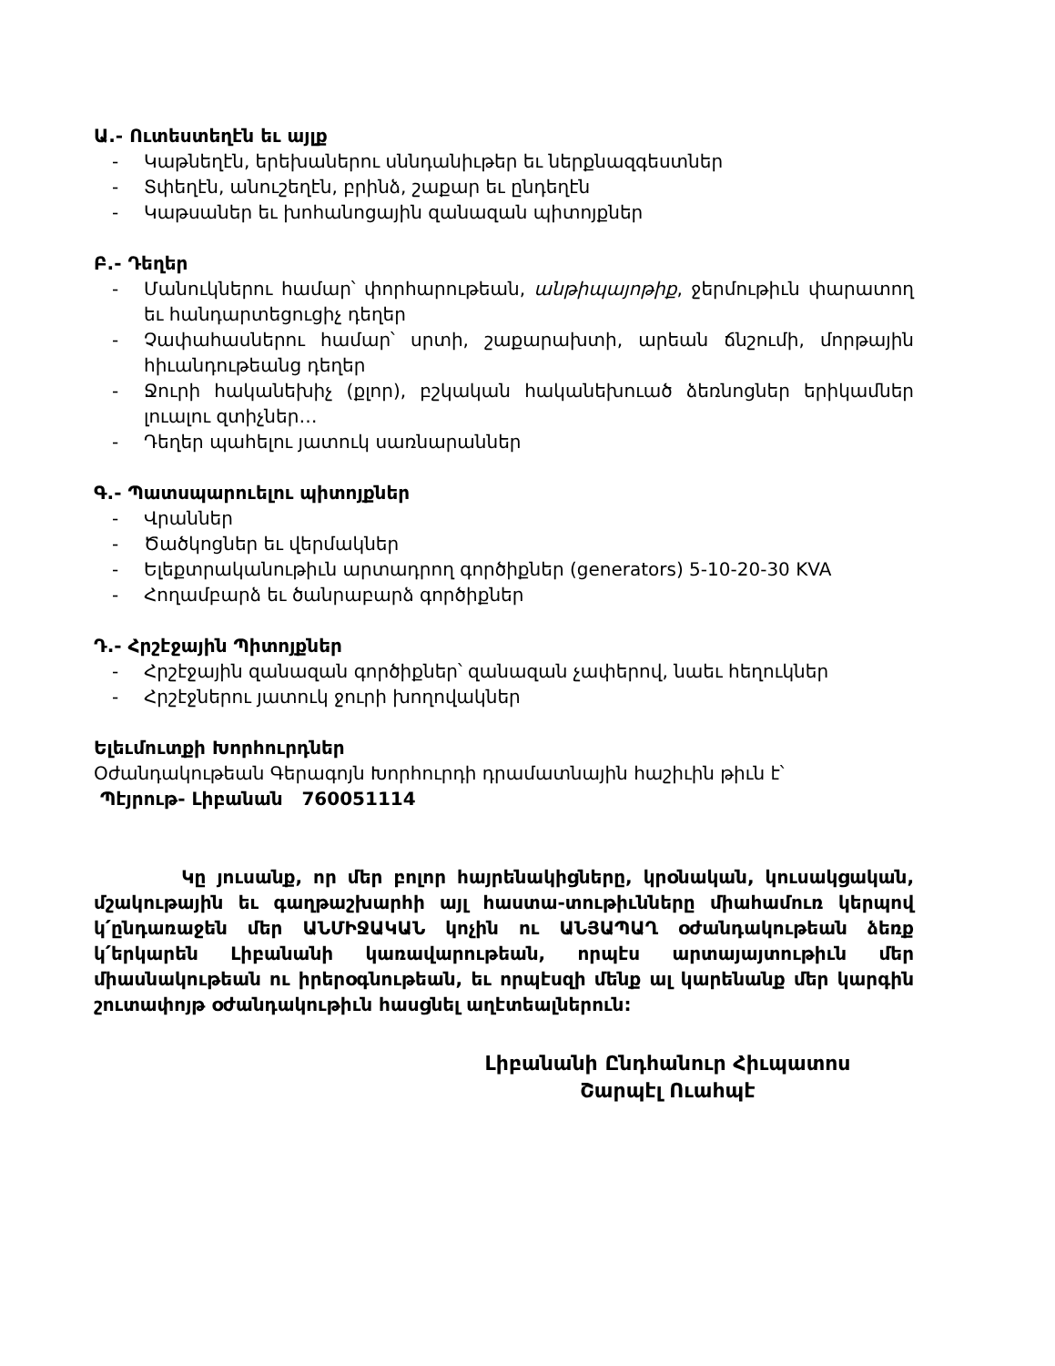Ա.- Ուտեստեղէն եւ այլք
- Կաթնեղէն, երեխաներու սննդանիւթեր եւ ներքնազգեստներ
- Տփեղէն, անուշեղէն, բրինձ, շաքար եւ ընդեղէն
- Կաթսաներ եւ խոհանոցային զանազան պիտոյքներ
Բ.- Դեղեր
- Մանուկներու համար՝ փորհարութեան, անթիպայոթիք, ջերմութիւն փարատող եւ հանդարտեցուցիչ դեղեր
- Չափահասներու համար՝ սրտի, շաքարախտի, արեան ճնշումի, մորթային հիւանդութեանց դեղեր
- Ջուրի հականեխիչ (քլոր), բշկական հականեխուած ձեռնոցներ երիկամներ լուալու զտիչներ…
- Դեղեր պահելու յատուկ սառնարաններ
Գ.- Պատսպարուելու պիտոյքներ
- Վրաններ
- Ծածկոցներ եւ վերմակներ
- Ելեքտրականութիւն արտադրող գործիքներ (generators) 5-10-20-30 KVA
- Հողամբարձ եւ ծանրաբարձ գործիքներ
Դ.- Հրշէջային Պիտոյքներ
- Հրշէջային զանազան գործիքներ՝ զանազան չափերով, նաեւ հեղուկներ
- Հրշէջներու յատուկ ջուրի խողովակներ
Ելեւմուտքի Խորհուրդներ
Օժանդակութեան Գերագոյն Խորհուրդի դրամատնային հաշիւին թիւն է՝
Պէյրութ- Լիբանան 760051114
Կը յուսանք, որ մեր բոլոր հայրենակիցները, կրօնական, կուսակցական, մշակութային եւ գաղթաշխարհի այլ հաստա-տութիւնները միահամուռ կերպով կ՛ընդառաջեն մեր ԱՆՄԻՋԱԿԱՆ կոչին ու ԱՆՅԱՊԱՂ օժանդակութեան ձեռք կ՛երկարեն Լիբանանի կառավարութեան, որպէս արտայայտութիւն մեր միասնակութեան ու իրերօգնութեան, եւ որպէսզի մենք ալ կարենանք մեր կարգին շուտափոյթ օժանդակութիւն հասցնել աղէտեալներուն:
Լիբանանի Ընդհանուր Հիւպատոս
Շարպէլ Ուահպէ